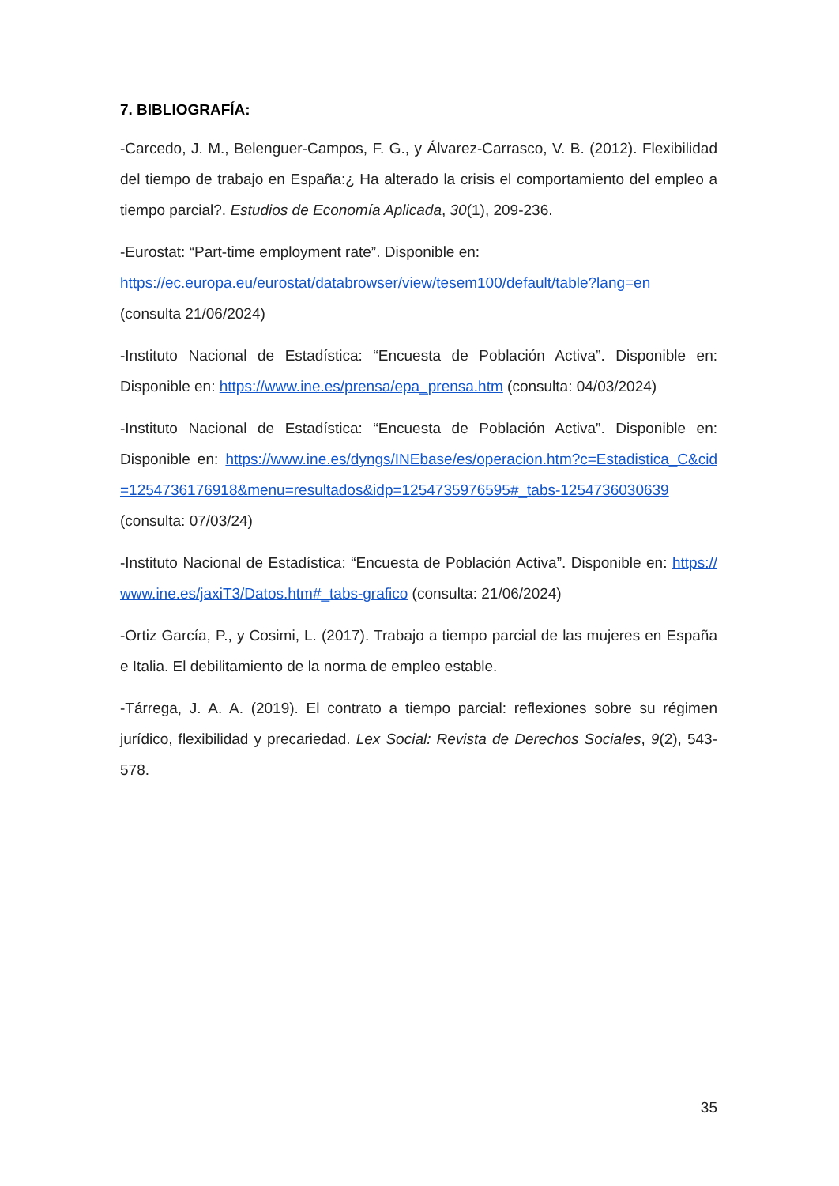7. BIBLIOGRAFÍA:
-Carcedo, J. M., Belenguer-Campos, F. G., y Álvarez-Carrasco, V. B. (2012). Flexibilidad del tiempo de trabajo en España:¿ Ha alterado la crisis el comportamiento del empleo a tiempo parcial?. Estudios de Economía Aplicada, 30(1), 209-236.
-Eurostat: “Part-time employment rate”. Disponible en:
https://ec.europa.eu/eurostat/databrowser/view/tesem100/default/table?lang=en
(consulta 21/06/2024)
-Instituto Nacional de Estadística: “Encuesta de Población Activa”. Disponible en: Disponible en: https://www.ine.es/prensa/epa_prensa.htm (consulta: 04/03/2024)
-Instituto Nacional de Estadística: “Encuesta de Población Activa”. Disponible en: Disponible en: https://www.ine.es/dyngs/INEbase/es/operacion.htm?c=Estadistica_C&cid=1254736176918&menu=resultados&idp=1254735976595#_tabs-1254736030639
(consulta: 07/03/24)
-Instituto Nacional de Estadística: “Encuesta de Población Activa”. Disponible en: https://www.ine.es/jaxiT3/Datos.htm#_tabs-grafico (consulta: 21/06/2024)
-Ortiz García, P., y Cosimi, L. (2017). Trabajo a tiempo parcial de las mujeres en España e Italia. El debilitamiento de la norma de empleo estable.
-Tárrega, J. A. A. (2019). El contrato a tiempo parcial: reflexiones sobre su régimen jurídico, flexibilidad y precariedad. Lex Social: Revista de Derechos Sociales, 9(2), 543-578.
35